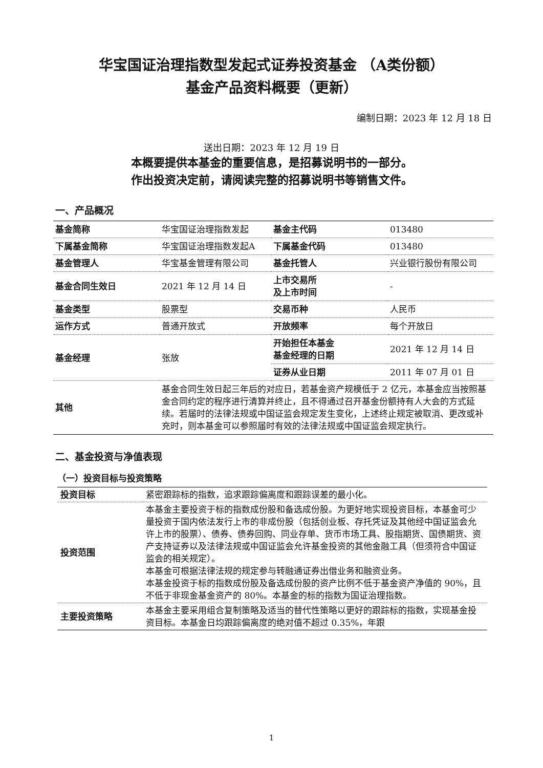华宝国证治理指数型发起式证券投资基金 （A类份额）
基金产品资料概要（更新）
编制日期：2023 年 12 月 18 日
送出日期：2023 年 12 月 19 日
本概要提供本基金的重要信息，是招募说明书的一部分。
作出投资决定前，请阅读完整的招募说明书等销售文件。
一、产品概况
| 基金简称 | 华宝国证治理指数发起 | 基金主代码 | 013480 |
| 下属基金简称 | 华宝国证治理指数发起A | 下属基金代码 | 013480 |
| 基金管理人 | 华宝基金管理有限公司 | 基金托管人 | 兴业银行股份有限公司 |
| 基金合同生效日 | 2021 年 12 月 14 日 | 上市交易所 及上市时间 | - |
| 基金类型 | 股票型 | 交易币种 | 人民币 |
| 运作方式 | 普通开放式 | 开放频率 | 每个开放日 |
| 基金经理 | 张放 | 开始担任本基金 基金经理的日期 | 2021 年 12 月 14 日 |
| | | 证券从业日期 | 2011 年 07 月 01 日 |
| 其他 | 基金合同生效日起三年后的对应日，若基金资产规模低于 2 亿元，本基金应当按照基金合同约定的程序进行清算并终止，且不得通过召开基金份额持有人大会的方式延续。若届时的法律法规或中国证监会规定发生变化，上述终止规定被取消、更改或补充时，则本基金可以参照届时有效的法律法规或中国证监会规定执行。 | | |
二、基金投资与净值表现
（一）投资目标与投资策略
| 投资目标 | 紧密跟踪标的指数，追求跟踪偏离度和跟踪误差的最小化。 |
| 投资范围 | 本基金主要投资于标的指数成份股和备选成份股。为更好地实现投资目标，本基金可少量投资于国内依法发行上市的非成份股（包括创业板、存托凭证及其他经中国证监会允许上市的股票）、债券、债券回购、同业存单、货币市场工具、股指期货、国债期货、资产支持证券以及法律法规或中国证监会允许基金投资的其他金融工具（但须符合中国证监会的相关规定）。 本基金可根据法律法规的规定参与转融通证券出借业务和融资业务。 本基金投资于标的指数成份股及备选成份股的资产比例不低于基金资产净值的 90%，且不低于非现金基金资产的 80%。本基金的标的指数为国证治理指数。 |
| 主要投资策略 | 本基金主要采用组合复制策略及适当的替代性策略以更好的跟踪标的指数，实现基金投资目标。本基金日均跟踪偏离度的绝对值不超过 0.35%，年跟 |
1